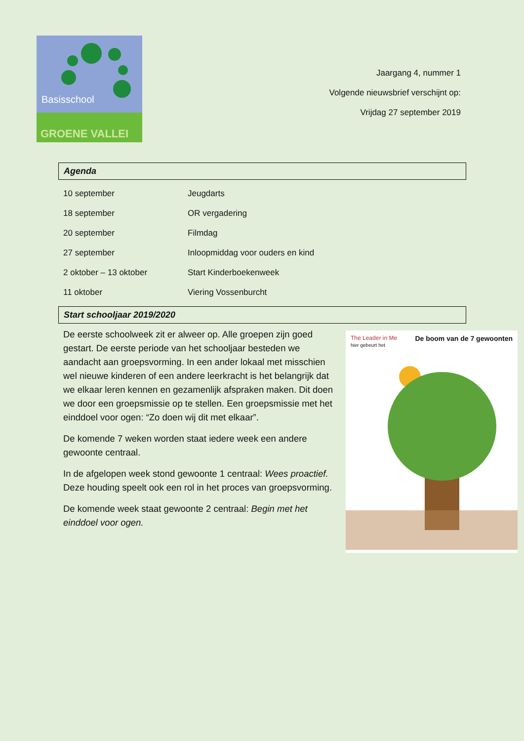Basisschool
GROENE VALLEI
Jaargang 4, nummer 1
Volgende nieuwsbrief verschijnt op:
Vrijdag 27 september 2019
Agenda
| 10 september | Jeugdarts |
| 18 september | OR vergadering |
| 20 september | Filmdag |
| 27 september | Inloopmiddag voor ouders en kind |
| 2 oktober – 13 oktober | Start Kinderboekenweek |
| 11 oktober | Viering Vossenburcht |
Start schooljaar 2019/2020
De eerste schoolweek zit er alweer op. Alle groepen zijn goed gestart. De eerste periode van het schooljaar besteden we aandacht aan groepsvorming. In een ander lokaal met misschien wel nieuwe kinderen of een andere leerkracht is het belangrijk dat we elkaar leren kennen en gezamenlijk afspraken maken. Dit doen we door een groepsmissie op te stellen. Een groepsmissie met het einddoel voor ogen: “Zo doen wij dit met elkaar”.
De komende 7 weken worden staat iedere week een andere gewoonte centraal.
In de afgelopen week stond gewoonte 1 centraal: Wees proactief. Deze houding speelt ook een rol in het proces van groepsvorming.
De komende week staat gewoonte 2 centraal: Begin met het einddoel voor ogen.
The Leader in Me De boom van de 7 gewoonten
hier gebeurt het